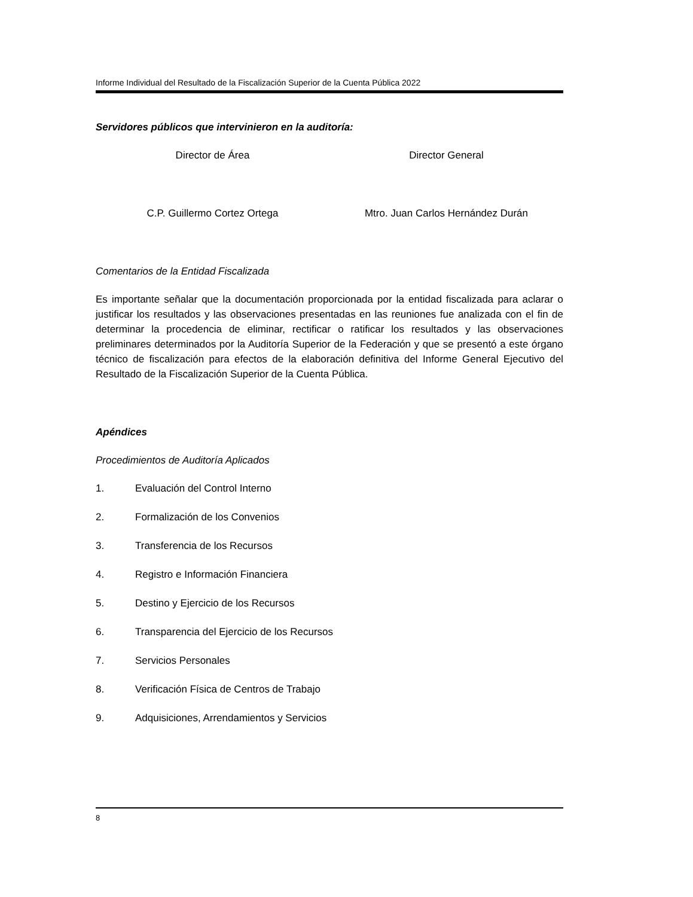Informe Individual del Resultado de la Fiscalización Superior de la Cuenta Pública 2022
Servidores públicos que intervinieron en la auditoría:
Director de Área Director General
C.P. Guillermo Cortez Ortega Mtro. Juan Carlos Hernández Durán
Comentarios de la Entidad Fiscalizada
Es importante señalar que la documentación proporcionada por la entidad fiscalizada para aclarar o justificar los resultados y las observaciones presentadas en las reuniones fue analizada con el fin de determinar la procedencia de eliminar, rectificar o ratificar los resultados y las observaciones preliminares determinados por la Auditoría Superior de la Federación y que se presentó a este órgano técnico de fiscalización para efectos de la elaboración definitiva del Informe General Ejecutivo del Resultado de la Fiscalización Superior de la Cuenta Pública.
Apéndices
Procedimientos de Auditoría Aplicados
1. Evaluación del Control Interno
2. Formalización de los Convenios
3. Transferencia de los Recursos
4. Registro e Información Financiera
5. Destino y Ejercicio de los Recursos
6. Transparencia del Ejercicio de los Recursos
7. Servicios Personales
8. Verificación Física de Centros de Trabajo
9. Adquisiciones, Arrendamientos y Servicios
8